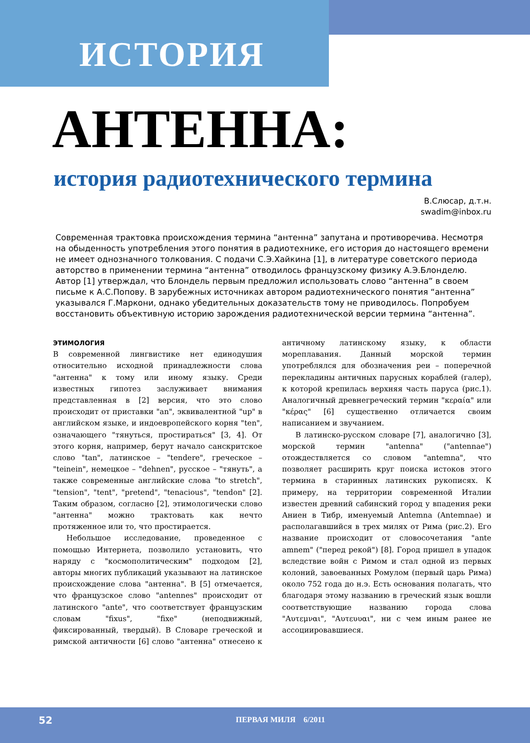ИСТОРИЯ
АНТЕННА:
история радиотехнического термина
В.Слюсар, д.т.н.
swadim@inbox.ru
Современная трактовка происхождения термина “антенна” запутана и противоречива. Несмотря на обыденность употребления этого понятия в радиотехнике, его история до настоящего времени не имеет однозначного толкования. С подачи С.Э.Хайкина [1], в литературе советского периода авторство в применении термина “антенна” отводилось французскому физику А.Э.Блонделю. Автор [1] утверждал, что Блондель первым предложил использовать слово “антенна” в своем письме к А.С.Попову. В зарубежных источниках автором радиотехнического понятия “антенна” указывался Г.Маркони, однако убедительных доказательств тому не приводилось. Попробуем восстановить объективную историю зарождения радиотехнической версии термина “антенна”.
ЭТИМОЛОГИЯ
В современной лингвистике нет единодушия относительно исходной принадлежности слова "антенна" к тому или иному языку. Среди известных гипотез заслуживает внимания представленная в [2] версия, что это слово происходит от приставки "an", эквивалентной "up" в английском языке, и индоевропейского корня "ten", означающего "тянуться, простираться" [3, 4]. От этого корня, например, берут начало санскритское слово "tan", латинское – "tendere", греческое – "teinein", немецкое – "dehnen", русское – "тянуть", а также современные английские слова "to stretch", "tension", "tent", "pretend", "tenacious", "tendon" [2]. Таким образом, согласно [2], этимологически слово "антенна" можно трактовать как нечто протяженное или то, что простирается.
Небольшое исследование, проведенное с помощью Интернета, позволило установить, что наряду с "космополитическим" подходом [2], авторы многих публикаций указывают на латинское происхождение слова "антенна". В [5] отмечается, что французское слово "antennes" происходит от латинского "ante", что соответствует французским словам "fixus", "fixe" (неподвижный, фиксированный, твердый). В Словаре греческой и римской античности [6] слово "антенна" отнесено к античному латинскому языку, к области мореплавания. Данный морской термин употреблялся для обозначения реи – поперечной перекладины античных парусных кораблей (галер), к которой крепилась верхняя часть паруса (рис.1). Аналогичный древнегреческий термин "κεραία" или "κέρας" [6] существенно отличается своим написанием и звучанием.
В латинско-русском словаре [7], аналогично [3], морской термин "antenna" ("antennae") отождествляется со словом "antemna", что позволяет расширить круг поиска истоков этого термина в старинных латинских рукописях. К примеру, на территории современной Италии известен древний сабинский город у впадения реки Аниен в Тибр, именуемый Antemna (Antemnae) и располагавшийся в трех милях от Рима (рис.2). Его название происходит от словосочетания "ante amnem" ("перед рекой") [8]. Город пришел в упадок вследствие войн с Римом и стал одной из первых колоний, завоеванных Ромулом (первый царь Рима) около 752 года до н.э. Есть основания полагать, что благодаря этому названию в греческий язык вошли соответствующие названию города слова "Αυτεμναι", "Αυτευυαι", ни с чем иным ранее не ассоциировавшиеся.
52 ПЕРВАЯ МИЛЯ 6/2011